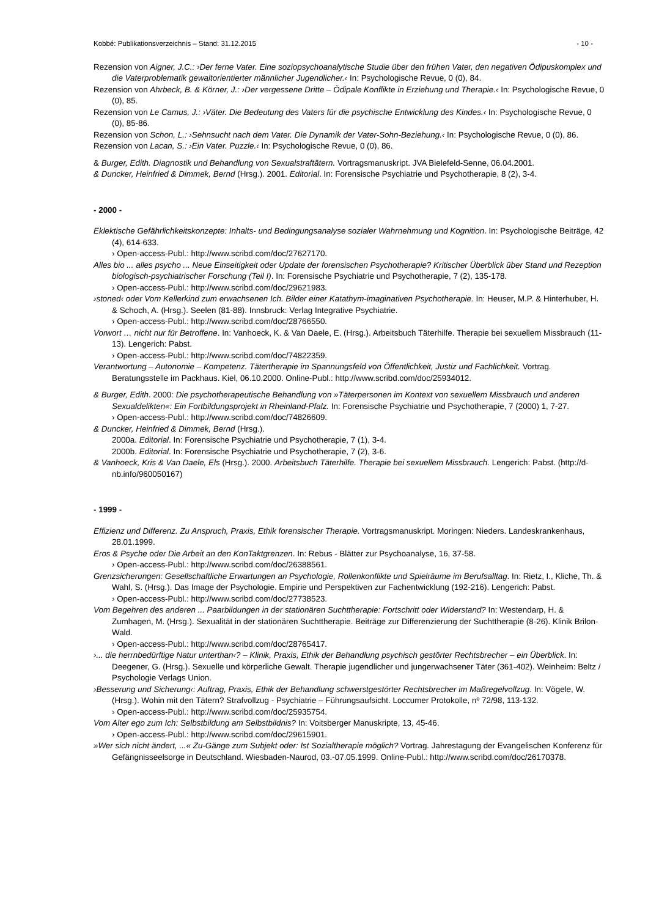Kobbé: Publikationsverzeichnis – Stand: 31.12.2015 - 10 -
Rezension von Aigner, J.C.: ›Der ferne Vater. Eine soziopsychoanalytische Studie über den frühen Vater, den negativen Ödipuskomplex und die Vaterproblematik gewaltorientierter männlicher Jugendlicher.‹ In: Psychologische Revue, 0 (0), 84.
Rezension von Ahrbeck, B. & Körner, J.: ›Der vergessene Dritte – Ödipale Konflikte in Erziehung und Therapie.‹ In: Psychologische Revue, 0 (0), 85.
Rezension von Le Camus, J.: ›Väter. Die Bedeutung des Vaters für die psychische Entwicklung des Kindes.‹ In: Psychologische Revue, 0 (0), 85-86.
Rezension von Schon, L.: ›Sehnsucht nach dem Vater. Die Dynamik der Vater-Sohn-Beziehung.‹ In: Psychologische Revue, 0 (0), 86.
Rezension von Lacan, S.: ›Ein Vater. Puzzle.‹ In: Psychologische Revue, 0 (0), 86.
& Burger, Edith. Diagnostik und Behandlung von Sexualstraftätern. Vortragsmanuskript. JVA Bielefeld-Senne, 06.04.2001.
& Duncker, Heinfried & Dimmek, Bernd (Hrsg.). 2001. Editorial. In: Forensische Psychiatrie und Psychotherapie, 8 (2), 3-4.
- 2000 -
Eklektische Gefährlichkeitskonzepte: Inhalts- und Bedingungsanalyse sozialer Wahrnehmung und Kognition. In: Psychologische Beiträge, 42 (4), 614-633.
› Open-access-Publ.: http://www.scribd.com/doc/27627170.
Alles bio ... alles psycho ... Neue Einseitigkeit oder Update der forensischen Psychotherapie? Kritischer Überblick über Stand und Rezeption biologisch-psychiatrischer Forschung (Teil I). In: Forensische Psychiatrie und Psychotherapie, 7 (2), 135-178.
› Open-access-Publ.: http://www.scribd.com/doc/29621983.
›stoned‹ oder Vom Kellerkind zum erwachsenen Ich. Bilder einer Katathym-imaginativen Psychotherapie. In: Heuser, M.P. & Hinterhuber, H. & Schoch, A. (Hrsg.). Seelen (81-88). Innsbruck: Verlag Integrative Psychiatrie.
› Open-access-Publ.: http://www.scribd.com/doc/28766550.
Vorwort … nicht nur für Betroffene. In: Vanhoeck, K. & Van Daele, E. (Hrsg.). Arbeitsbuch Täterhilfe. Therapie bei sexuellem Missbrauch (11-13). Lengerich: Pabst.
› Open-access-Publ.: http://www.scribd.com/doc/74822359.
Verantwortung – Autonomie – Kompetenz. Tätertherapie im Spannungsfeld von Öffentlichkeit, Justiz und Fachlichkeit. Vortrag. Beratungsstelle im Packhaus. Kiel, 06.10.2000. Online-Publ.: http://www.scribd.com/doc/25934012.
& Burger, Edith. 2000: Die psychotherapeutische Behandlung von »Täterpersonen im Kontext von sexuellem Missbrauch und anderen Sexualdelikten«: Ein Fortbildungsprojekt in Rheinland-Pfalz. In: Forensische Psychiatrie und Psychotherapie, 7 (2000) 1, 7-27.
› Open-access-Publ.: http://www.scribd.com/doc/74826609.
& Duncker, Heinfried & Dimmek, Bernd (Hrsg.).
2000a. Editorial. In: Forensische Psychiatrie und Psychotherapie, 7 (1), 3-4.
2000b. Editorial. In: Forensische Psychiatrie und Psychotherapie, 7 (2), 3-6.
& Vanhoeck, Kris & Van Daele, Els (Hrsg.). 2000. Arbeitsbuch Täterhilfe. Therapie bei sexuellem Missbrauch. Lengerich: Pabst. (http://d-nb.info/960050167)
- 1999 -
Effizienz und Differenz. Zu Anspruch, Praxis, Ethik forensischer Therapie. Vortragsmanuskript. Moringen: Nieders. Landeskrankenhaus, 28.01.1999.
Eros & Psyche oder Die Arbeit an den KonTaktgrenzen. In: Rebus - Blätter zur Psychoanalyse, 16, 37-58.
› Open-access-Publ.: http://www.scribd.com/doc/26388561.
Grenzsicherungen: Gesellschaftliche Erwartungen an Psychologie, Rollenkonflikte und Spielräume im Berufsalltag. In: Rietz, I., Kliche, Th. & Wahl, S. (Hrsg.). Das Image der Psychologie. Empirie und Perspektiven zur Fachentwicklung (192-216). Lengerich: Pabst.
› Open-access-Publ.: http://www.scribd.com/doc/27738523.
Vom Begehren des anderen ... Paarbildungen in der stationären Suchttherapie: Fortschritt oder Widerstand? In: Westendarp, H. & Zumhagen, M. (Hrsg.). Sexualität in der stationären Suchttherapie. Beiträge zur Differenzierung der Suchttherapie (8-26). Klinik Brilon-Wald.
› Open-access-Publ.: http://www.scribd.com/doc/28765417.
›... die herrnbedürftige Natur unterthan‹? – Klinik, Praxis, Ethik der Behandlung psychisch gestörter Rechtsbrecher – ein Überblick. In: Deegener, G. (Hrsg.). Sexuelle und körperliche Gewalt. Therapie jugendlicher und jungerwachsener Täter (361-402). Weinheim: Beltz / Psychologie Verlags Union.
›Besserung und Sicherung‹: Auftrag, Praxis, Ethik der Behandlung schwerstgestörter Rechtsbrecher im Maßregelvollzug. In: Vögele, W. (Hrsg.). Wohin mit den Tätern? Strafvollzug - Psychiatrie – Führungsaufsicht. Loccumer Protokolle, nº 72/98, 113-132.
› Open-access-Publ.: http://www.scribd.com/doc/25935754.
Vom Alter ego zum Ich: Selbstbildung am Selbstbildnis? In: Voitsberger Manuskripte, 13, 45-46.
› Open-access-Publ.: http://www.scribd.com/doc/29615901.
»Wer sich nicht ändert, ...« Zu-Gänge zum Subjekt oder: Ist Sozialtherapie möglich? Vortrag. Jahrestagung der Evangelischen Konferenz für Gefängnisseelsorge in Deutschland. Wiesbaden-Naurod, 03.-07.05.1999. Online-Publ.: http://www.scribd.com/doc/26170378.